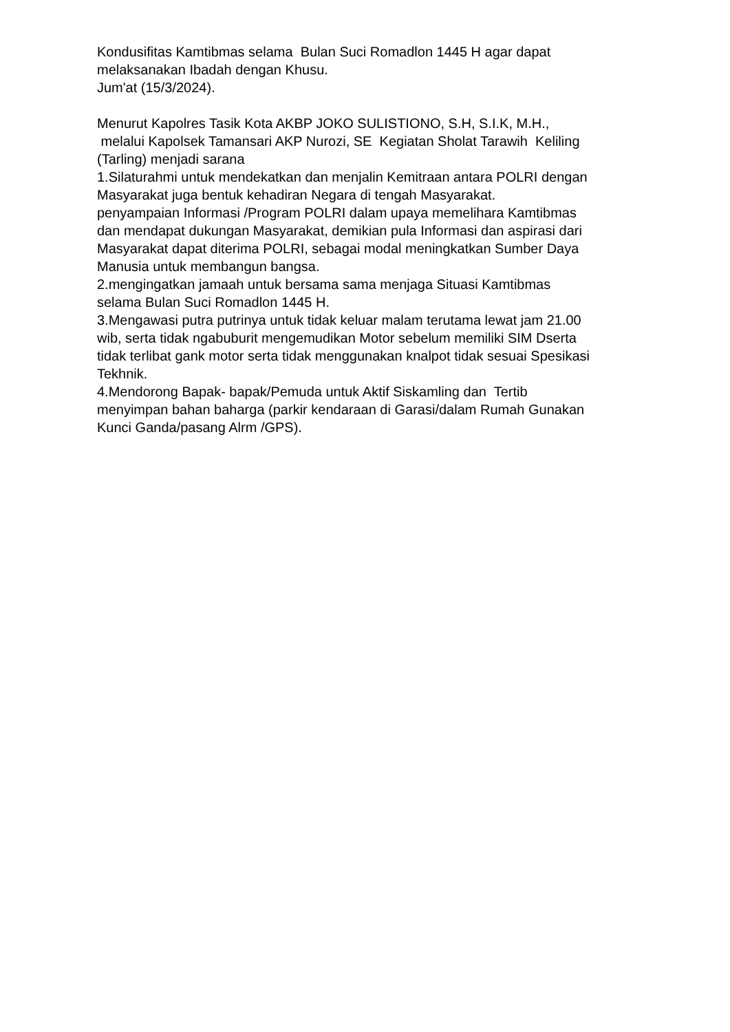Kondusifitas Kamtibmas selama Bulan Suci Romadlon 1445 H agar dapat melaksanakan Ibadah dengan Khusu. Jum'at (15/3/2024). Menurut Kapolres Tasik Kota AKBP JOKO SULISTIONO, S.H, S.I.K, M.H., melalui Kapolsek Tamansari AKP Nurozi, SE Kegiatan Sholat Tarawih Keliling (Tarling) menjadi sarana 1.Silaturahmi untuk mendekatkan dan menjalin Kemitraan antara POLRI dengan Masyarakat juga bentuk kehadiran Negara di tengah Masyarakat. penyampaian Informasi /Program POLRI dalam upaya memelihara Kamtibmas dan mendapat dukungan Masyarakat, demikian pula Informasi dan aspirasi dari Masyarakat dapat diterima POLRI, sebagai modal meningkatkan Sumber Daya Manusia untuk membangun bangsa. 2.mengingatkan jamaah untuk bersama sama menjaga Situasi Kamtibmas selama Bulan Suci Romadlon 1445 H. 3.Mengawasi putra putrinya untuk tidak keluar malam terutama lewat jam 21.00 wib, serta tidak ngabuburit mengemudikan Motor sebelum memiliki SIM Dserta tidak terlibat gank motor serta tidak menggunakan knalpot tidak sesuai Spesikasi Tekhnik. 4.Mendorong Bapak- bapak/Pemuda untuk Aktif Siskamling dan Tertib menyimpan bahan baharga (parkir kendaraan di Garasi/dalam Rumah Gunakan Kunci Ganda/pasang Alrm /GPS).